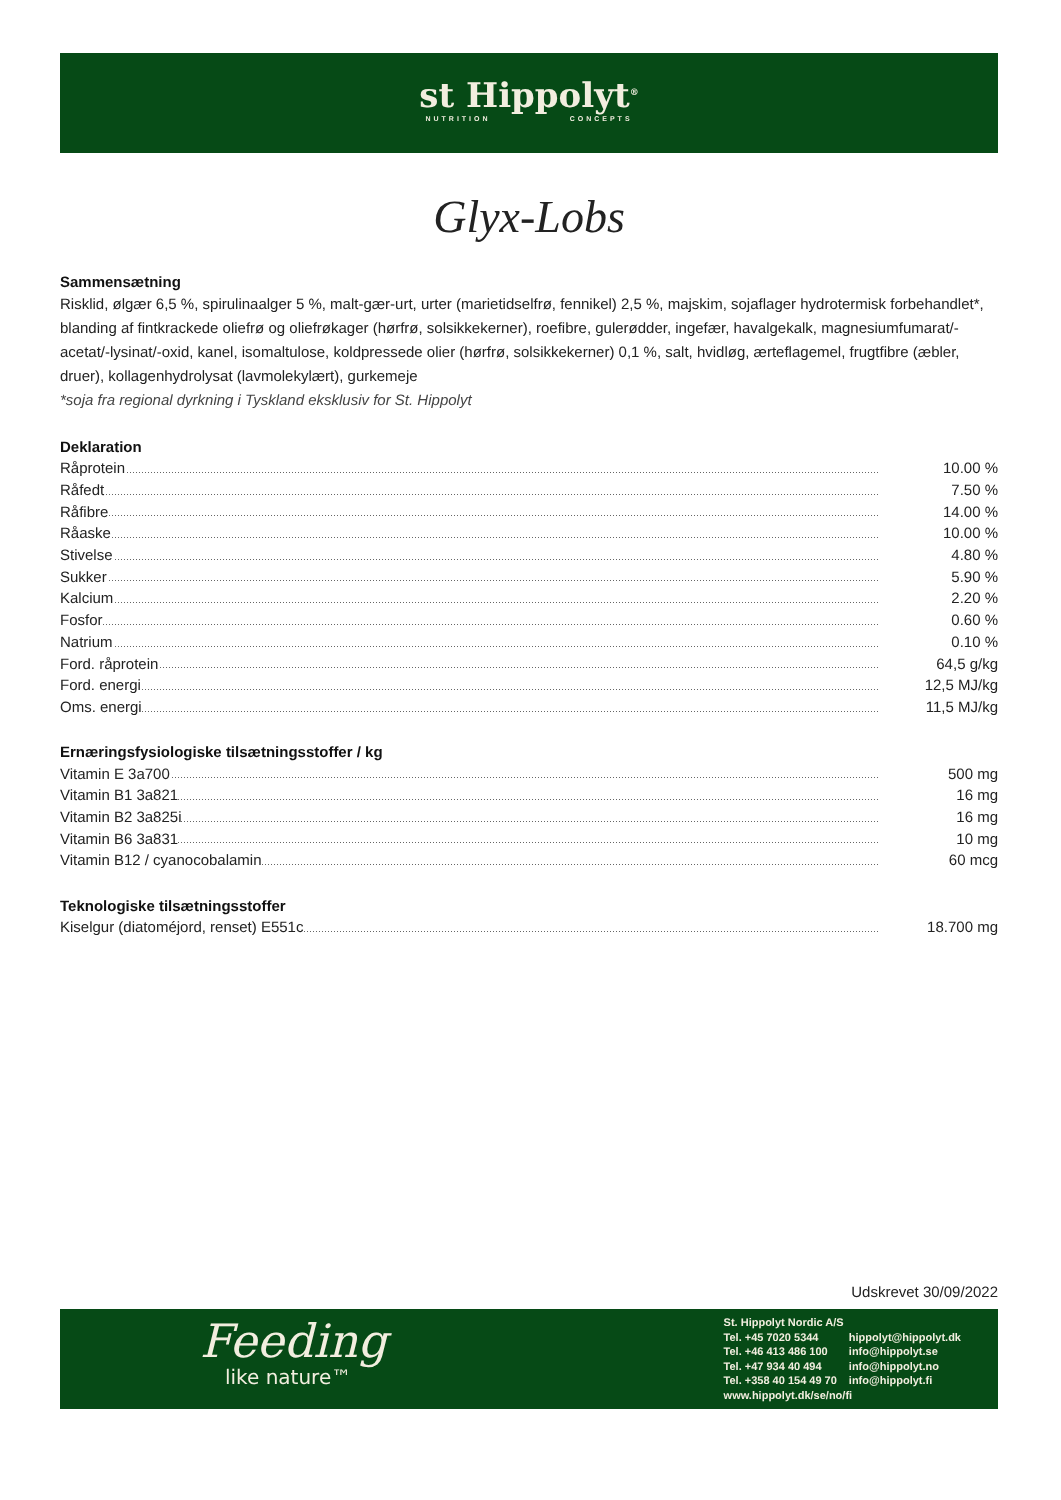st Hippolyt<sup>®</sup>
NUTRITION CONCEPTS
Glyx-Lobs
Sammensætning
Risklid, ølgær 6,5 %, spirulinaalger 5 %, malt-gær-urt, urter (marietidselfrø, fennikel) 2,5 %, majskim, sojaflager hydrotermisk forbehandlet*, blanding af fintkrackede oliefrø og oliefrøkager (hørfrø, solsikkekerner), roefibre, gulerødder, ingefær, havalgekalk, magnesiumfumarat/-acetat/-lysinat/-oxid, kanel, isomaltulose, koldpressede olier (hørfrø, solsikkekerner) 0,1 %, salt, hvidløg, ærteflagemel, frugtfibre (æbler, druer), kollagenhydrolysat (lavmolekylært), gurkemeje
*soja fra regional dyrkning i Tyskland eksklusiv for St. Hippolyt
Deklaration
| Råprotein | 10.00 % |
| Råfedt | 7.50 % |
| Råfibre | 14.00 % |
| Råaske | 10.00 % |
| Stivelse | 4.80 % |
| Sukker | 5.90 % |
| Kalcium | 2.20 % |
| Fosfor | 0.60 % |
| Natrium | 0.10 % |
| Ford. råprotein | 64,5 g/kg |
| Ford. energi | 12,5 MJ/kg |
| Oms. energi | 11,5 MJ/kg |
Ernæringsfysiologiske tilsætningsstoffer / kg
| Vitamin E 3a700 | 500 mg |
| Vitamin B1 3a821 | 16 mg |
| Vitamin B2 3a825i | 16 mg |
| Vitamin B6 3a831 | 10 mg |
| Vitamin B12 / cyanocobalamin | 60 mcg |
Teknologiske tilsætningsstoffer
| Kiselgur (diatoméjord, renset) E551c | 18.700 mg |
Udskrevet 30/09/2022
Feeding
like nature™
St. Hippolyt Nordic A/S
| Tel. +45 7020 5344 | hippolyt@hippolyt.dk |
| Tel. +46 413 486 100 | info@hippolyt.se |
| Tel. +47 934 40 494 | info@hippolyt.no |
| Tel. +358 40 154 49 70 | info@hippolyt.fi |
www.hippolyt.dk/se/no/fi